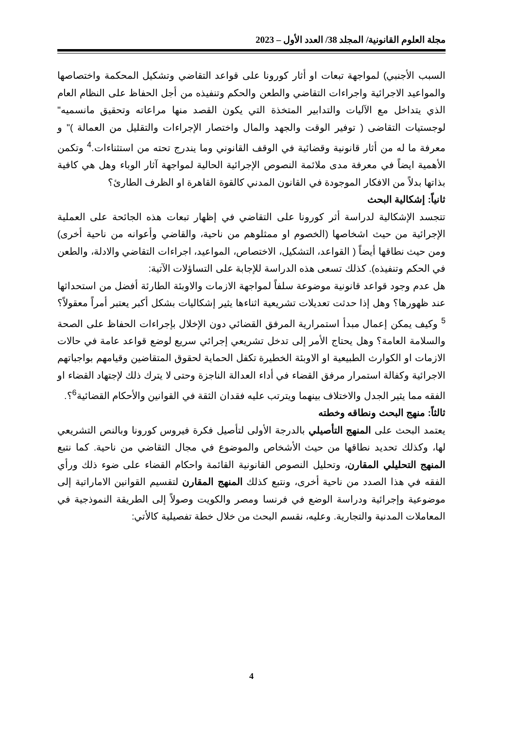مجلة العلوم القانونية/ المجلد 38/ العدد الأول – 2023
السبب الأجنبي) لمواجهة تبعات او أثار كورونا على قواعد التقاضي وتشكيل المحكمة واختصاصها والمواعيد الاجرائية واجراءات التقاضي والطعن والحكم وتنفيذه من أجل الحفاظ على النظام العام الذي يتداخل مع الآليات والتدابير المتخذة التي يكون القصد منها مراعاته وتحقيق مانسميه" لوجستيات التقاضى ( توفير الوقت والجهد والمال واختصار الإجراءات والتقليل من العمالة )" و معرفة ما له من أثار قانونية وقضائية في الوقف القانوني وما يندرج تحته من استثناءات.<sup>4</sup> وتكمن الأهمية ايضاً في معرفة مدى ملائمة النصوص الإجرائية الحالية لمواجهة آثار الوباء وهل هي كافية بذاتها بدلاً من الافكار الموجودة في القانون المدني كالقوة القاهرة او الظرف الطارئ؟
ثانياً: إشكالية البحث
تتجسد الإشكالية لدراسة أثر كورونا على التقاضي في إظهار تبعات هذه الجائحة على العملية الإجرائية من حيث اشخاصها (الخصوم او ممثلوهم من ناحية، والقاضي وأعوانه من ناحية أخرى) ومن حيث نطاقها أيضاً ( القواعد، التشكيل، الاختصاص، المواعيد، اجراءات التقاضي والادلة، والطعن في الحكم وتنفيذه). كذلك تسعى هذه الدراسة للإجابة على التساؤلات الآتية:
هل عدم وجود قواعد قانونية موضوعة سلفاً لمواجهة الازمات والاوبئة الطارئة أفضل من استحداثها عند ظهورها؟ وهل إذا حدثت تعديلات تشريعية اثناءها يثير إشكاليات بشكل أكبر يعتبر أمراً معقولاً؟<sup>5</sup> وكيف يمكن إعمال مبدأ استمرارية المرفق القضائي دون الإخلال بإجراءات الحفاظ على الصحة والسلامة العامة؟ وهل يحتاج الأمر إلى تدخل تشريعي إجرائي سريع لوضع قواعد عامة في حالات الازمات او الكوارث الطبيعية او الاوبئة الخطيرة تكفل الحماية لحقوق المتقاضين وقيامهم بواجباتهم الاجرائية وكفالة استمرار مرفق القضاء في أداء العدالة الناجزة وحتى لا يترك ذلك لإجتهاد القضاء او الفقه مما يثير الجدل والاختلاف بينهما ويترتب عليه فقدان الثقة في القوانين والأحكام القضائية<sup>6</sup>؟.
ثالثاً: منهج البحث ونطاقه وخطته
يعتمد البحث على المنهج التأصيلي بالدرجة الأولى لتأصيل فكرة فيروس كورونا وبالنص التشريعي لها، وكذلك تحديد نطاقها من حيث الأشخاص والموضوع في مجال التقاضي من ناحية. كما نتبع المنهج التحليلي المقارن، وتحليل النصوص القانونية القائمة واحكام القضاء على ضوء ذلك ورأي الفقه في هذا الصدد من ناحية أخرى، ونتبع كذلك المنهج المقارن لتقسيم القوانين الاماراتية إلى موضوعية وإجرائية ودراسة الوضع في فرنسا ومصر والكويت وصولاً إلى الطريقة النموذجية في المعاملات المدنية والتجارية. وعليه، نقسم البحث من خلال خطة تفصيلية كالأتي:
4